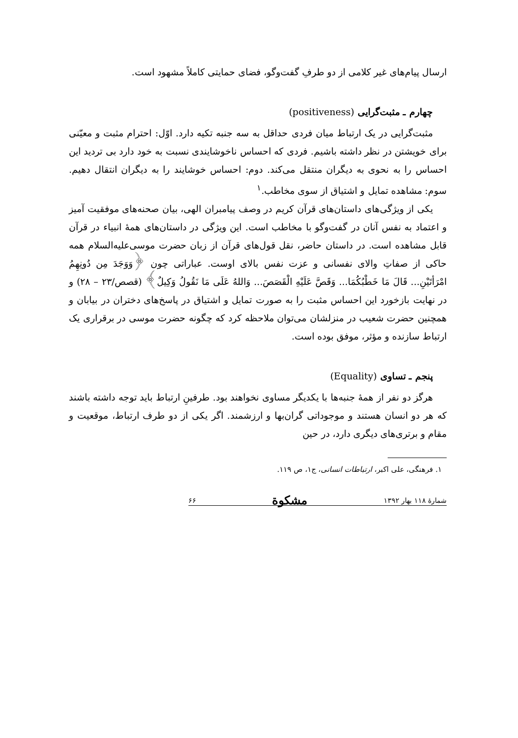ارسال پیام‌های غیر کلامی از دو طرفِ گفت‌وگو، فضای حمایتی کاملاً مشهود است.
چهارم ـ مثبت‌گرایی (positiveness)
مثبت‌گرایی در یک ارتباط میان فردی حداقل به سه جنبه تکیه دارد. اوّل: احترام مثبت و معیّنی برای خویشتن در نظر داشته باشیم. فردی که احساس ناخوشایندی نسبت به خود دارد بی تردید این احساس را به نحوی به دیگران منتقل می‌کند. دوم: احساس خوشایند را به دیگران انتقال دهیم. سوم: مشاهده تمایل و اشتیاق از سوی مخاطب.<sup>۱</sup>
یکی از ویژگی‌های داستان‌های قرآن کریم در وصف پیامبران الهی، بیان صحنه‌های موفقیت آمیز و اعتماد به نفس آنان در گفت‌وگو با مخاطب است. این ویژگی در داستان‌های همهٔ انبیاء در قرآن قابل مشاهده است. در داستان حاضر، نقل قول‌های قرآن از زبان حضرت موسی‌علیه‌السلام همه حاکی از صفاتِ والای نفسانی و عزت نفس بالای اوست. عباراتی چون ﴿وَوَجَدَ مِن دُونِهِمُ امْرَأتَيْنِ... قَالَ مَا خَطْبُكُمَا... وَقَصَّ عَلَيْهِ الْقَصَصَ... وَاللهُ عَلَى مَا نَقُولُ وَكِيلٌ﴾ (قصص/۲۳ – ۲۸) و در نهایت بازخورد این احساس مثبت را به صورت تمایل و اشتیاق در پاسخ‌های دختران در بیابان و همچنین حضرت شعیب در منزلشان می‌توان ملاحظه کرد که چگونه حضرت موسی در برقراری یک ارتباط سازنده و مؤثر، موفق بوده است.
پنجم ـ تساوی (Equality)
هرگز دو نفر از همهٔ جنبه‌ها با یکدیگر مساوی نخواهند بود. طرفینِ ارتباط باید توجه داشته باشند که هر دو انسان هستند و موجوداتی گران‌بها و ارزشمند. اگر یکی از دو طرف ارتباط، موقعیت و مقام و برتری‌های دیگری دارد، در حین
۱. فرهنگی، علی اکبر، ارتباطات انسانی، ج۱، ص ۱۱۹.
شمارهٔ ۱۱۸ بهار ۱۳۹۲ مشکوة ۶۶